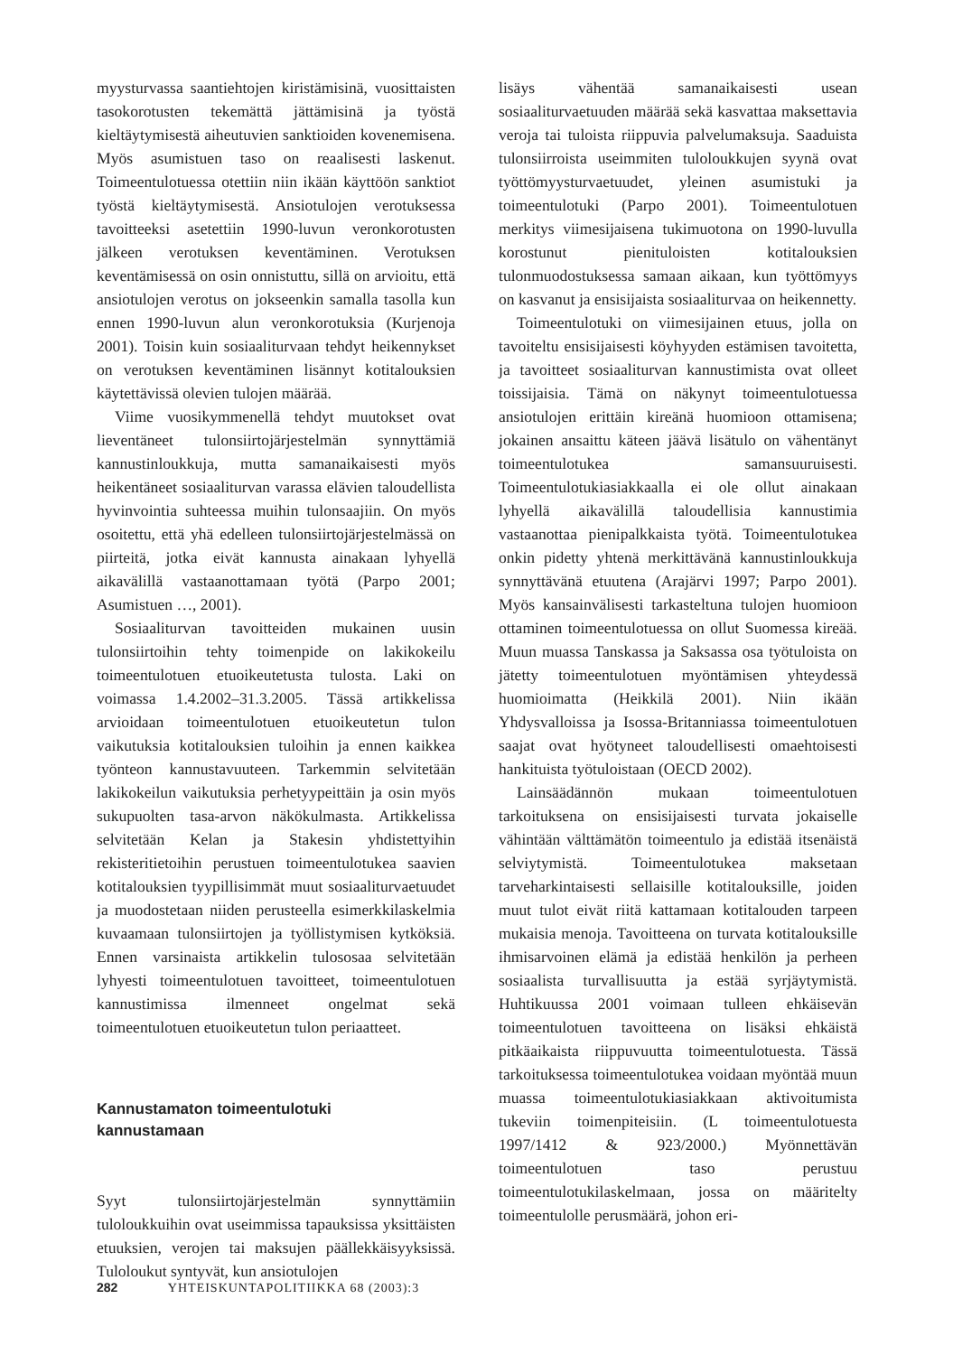myysturvassa saantiehtojen kiristämisinä, vuosittaisten tasokorotusten tekemättä jättämisinä ja työstä kieltäytymisestä aiheutuvien sanktioiden kovenemisena. Myös asumistuen taso on reaalisesti laskenut. Toimeentulotuessa otettiin niin ikään käyttöön sanktiot työstä kieltäytymisestä. Ansiotulojen verotuksessa tavoitteeksi asetettiin 1990-luvun veronkorotusten jälkeen verotuksen keventäminen. Verotuksen keventämisessä on osin onnistuttu, sillä on arvioitu, että ansiotulojen verotus on jokseenkin samalla tasolla kun ennen 1990-luvun alun veronkorotuksia (Kurjenoja 2001). Toisin kuin sosiaaliturvaan tehdyt heikennykset on verotuksen keventäminen lisännyt kotitalouksien käytettävissä olevien tulojen määrää.
Viime vuosikymmenellä tehdyt muutokset ovat lieventäneet tulonsiirtojärjestelmän synnyttämiä kannustinloukkuja, mutta samanaikaisesti myös heikentäneet sosiaaliturvan varassa elävien taloudellista hyvinvointia suhteessa muihin tulonsaajiin. On myös osoitettu, että yhä edelleen tulonsiirtojärjestelmässä on piirteitä, jotka eivät kannusta ainakaan lyhyellä aikavälillä vastaanottamaan työtä (Parpo 2001; Asumistuen …, 2001).
Sosiaaliturvan tavoitteiden mukainen uusin tulonsiirtoihin tehty toimenpide on lakikokeilu toimeentulotuen etuoikeutetusta tulosta. Laki on voimassa 1.4.2002–31.3.2005. Tässä artikkelissa arvioidaan toimeentulotuen etuoikeutetun tulon vaikutuksia kotitalouksien tuloihin ja ennen kaikkea työnteon kannustavuuteen. Tarkemmin selvitetään lakikokeilun vaikutuksia perhetyypeittäin ja osin myös sukupuolten tasa-arvon näkökulmasta. Artikkelissa selvitetään Kelan ja Stakesin yhdistettyihin rekisteritietoihin perustuen toimeentulotukea saavien kotitalouksien tyypillisimmät muut sosiaaliturvaetuudet ja muodostetaan niiden perusteella esimerkkilaskelmia kuvaamaan tulonsiirtojen ja työllistymisen kytköksiä. Ennen varsinaista artikkelin tulososaa selvitetään lyhyesti toimeentulotuen tavoitteet, toimeentulotuen kannustimissa ilmenneet ongelmat sekä toimeentulotuen etuoikeutetun tulon periaatteet.
Kannustamaton toimeentulotuki
kannustamaan
Syyt tulonsiirtojärjestelmän synnyttämiin tuloloukkuihin ovat useimmissa tapauksissa yksittäisten etuuksien, verojen tai maksujen päällekkäisyyksissä. Tuloloukut syntyvät, kun ansiotulojen
lisäys vähentää samanaikaisesti usean sosiaaliturvaetuuden määrää sekä kasvattaa maksettavia veroja tai tuloista riippuvia palvelumaksuja. Saaduista tulonsiirroista useimmiten tuloloukkujen syynä ovat työttömyysturvaetuudet, yleinen asumistuki ja toimeentulotuki (Parpo 2001). Toimeentulotuen merkitys viimesijaisena tukimuotona on 1990-luvulla korostunut pienituloisten kotitalouksien tulonmuodostuksessa samaan aikaan, kun työttömyys on kasvanut ja ensisijaista sosiaaliturvaa on heikennetty.
Toimeentulotuki on viimesijainen etuus, jolla on tavoiteltu ensisijaisesti köyhyyden estämisen tavoitetta, ja tavoitteet sosiaaliturvan kannustimista ovat olleet toissijaisia. Tämä on näkynyt toimeentulotuessa ansiotulojen erittäin kireänä huomioon ottamisena; jokainen ansaittu käteen jäävä lisätulo on vähentänyt toimeentulotukea samansuuruisesti. Toimeentulotukiasiakkaalla ei ole ollut ainakaan lyhyellä aikavälillä taloudellisia kannustimia vastaanottaa pienipalkkaista työtä. Toimeentulotukea onkin pidetty yhtenä merkittävänä kannustinloukkuja synnyttävänä etuutena (Arajärvi 1997; Parpo 2001). Myös kansainvälisesti tarkasteltuna tulojen huomioon ottaminen toimeentulotuessa on ollut Suomessa kireää. Muun muassa Tanskassa ja Saksassa osa työtuloista on jätetty toimeentulotuen myöntämisen yhteydessä huomioimatta (Heikkilä 2001). Niin ikään Yhdysvalloissa ja Isossa-Britanniassa toimeentulotuen saajat ovat hyötyneet taloudellisesti omaehtoisesti hankituista työtuloistaan (OECD 2002).
Lainsäädännön mukaan toimeentulotuen tarkoituksena on ensisijaisesti turvata jokaiselle vähintään välttämätön toimeentulo ja edistää itsenäistä selviytymistä. Toimeentulotukea maksetaan tarveharkintaisesti sellaisille kotitalouksille, joiden muut tulot eivät riitä kattamaan kotitalouden tarpeen mukaisia menoja. Tavoitteena on turvata kotitalouksille ihmisarvoinen elämä ja edistää henkilön ja perheen sosiaalista turvallisuutta ja estää syrjäytymistä. Huhtikuussa 2001 voimaan tulleen ehkäisevän toimeentulotuen tavoitteena on lisäksi ehkäistä pitkäaikaista riippuvuutta toimeentulotuesta. Tässä tarkoituksessa toimeentulotukea voidaan myöntää muun muassa toimeentulotukiasiakkaan aktivoitumista tukeviin toimenpiteisiin. (L toimeentulotuesta 1997/1412 & 923/2000.) Myönnettävän toimeentulotuen taso perustuu toimeentulotukilaskelmaan, jossa on määritelty toimeentulolle perusmäärä, johon eri-
282 YHTEISKUNTAPOLITIIKKA 68 (2003):3